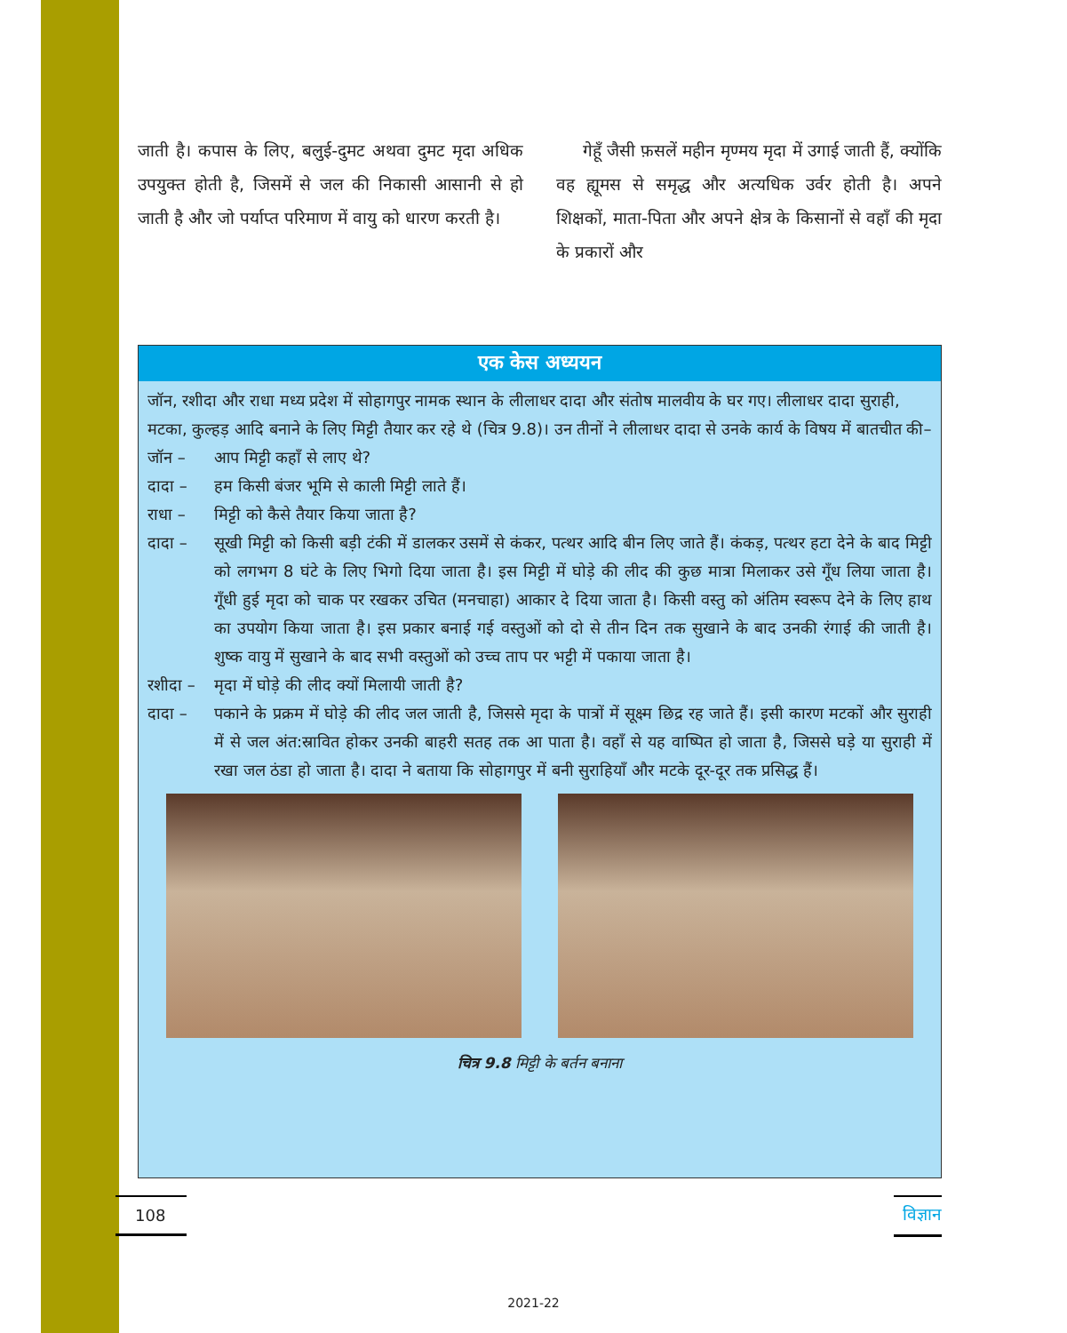जाती है। कपास के लिए, बलुई-दुमट अथवा दुमट मृदा अधिक उपयुक्त होती है, जिसमें से जल की निकासी आसानी से हो जाती है और जो पर्याप्त परिमाण में वायु को धारण करती है।
गेहूँ जैसी फ़सलें महीन मृण्मय मृदा में उगाई जाती हैं, क्योंकि वह ह्यूमस से समृद्ध और अत्यधिक उर्वर होती है। अपने शिक्षकों, माता-पिता और अपने क्षेत्र के किसानों से वहाँ की मृदा के प्रकारों और
एक केस अध्ययन
जॉन, रशीदा और राधा मध्य प्रदेश में सोहागपुर नामक स्थान के लीलाधर दादा और संतोष मालवीय के घर गए। लीलाधर दादा सुराही, मटका, कुल्हड़ आदि बनाने के लिए मिट्टी तैयार कर रहे थे (चित्र 9.8)। उन तीनों ने लीलाधर दादा से उनके कार्य के विषय में बातचीत की–
जॉन – आप मिट्टी कहाँ से लाए थे?
दादा – हम किसी बंजर भूमि से काली मिट्टी लाते हैं।
राधा – मिट्टी को कैसे तैयार किया जाता है?
दादा – सूखी मिट्टी को किसी बड़ी टंकी में डालकर उसमें से कंकर, पत्थर आदि बीन लिए जाते हैं। कंकड़, पत्थर हटा देने के बाद मिट्टी को लगभग 8 घंटे के लिए भिगो दिया जाता है। इस मिट्टी में घोड़े की लीद की कुछ मात्रा मिलाकर उसे गूँध लिया जाता है। गूँधी हुई मृदा को चाक पर रखकर उचित (मनचाहा) आकार दे दिया जाता है। किसी वस्तु को अंतिम स्वरूप देने के लिए हाथ का उपयोग किया जाता है। इस प्रकार बनाई गई वस्तुओं को दो से तीन दिन तक सुखाने के बाद उनकी रंगाई की जाती है। शुष्क वायु में सुखाने के बाद सभी वस्तुओं को उच्च ताप पर भट्टी में पकाया जाता है।
रशीदा – मृदा में घोड़े की लीद क्यों मिलायी जाती है?
दादा – पकाने के प्रक्रम में घोड़े की लीद जल जाती है, जिससे मृदा के पात्रों में सूक्ष्म छिद्र रह जाते हैं। इसी कारण मटकों और सुराही में से जल अंत:स्रावित होकर उनकी बाहरी सतह तक आ पाता है। वहाँ से यह वाष्पित हो जाता है, जिससे घड़े या सुराही में रखा जल ठंडा हो जाता है। दादा ने बताया कि सोहागपुर में बनी सुराहियाँ और मटके दूर-दूर तक प्रसिद्ध हैं।
चित्र 9.8 मिट्टी के बर्तन बनाना
108
विज्ञान
2021-22